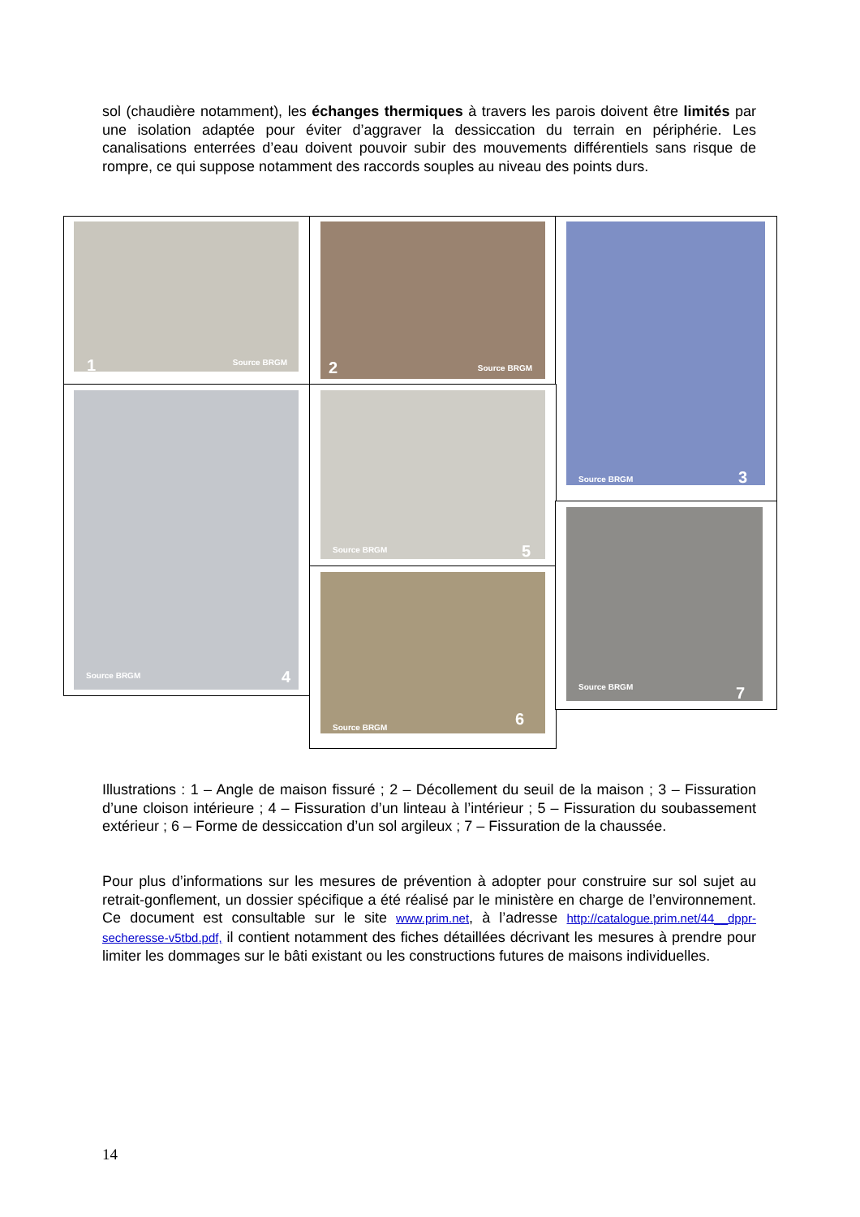sol (chaudière notamment), les échanges thermiques à travers les parois doivent être limités par une isolation adaptée pour éviter d’aggraver la dessiccation du terrain en périphérie. Les canalisations enterrées d’eau doivent pouvoir subir des mouvements différentiels sans risque de rompre, ce qui suppose notamment des raccords souples au niveau des points durs.
1 Source BRGM 2 Source BRGM Source BRGM 3
Source BRGM 4 Source BRGM 5
Source BRGM 6
Source BRGM 7
Illustrations : 1 – Angle de maison fissuré ; 2 – Décollement du seuil de la maison ; 3 – Fissuration d’une cloison intérieure ; 4 – Fissuration d’un linteau à l’intérieur ; 5 – Fissuration du soubassement extérieur ; 6 – Forme de dessiccation d’un sol argileux ; 7 – Fissuration de la chaussée.
Pour plus d’informations sur les mesures de prévention à adopter pour construire sur sol sujet au retrait-gonflement, un dossier spécifique a été réalisé par le ministère en charge de l’environnement. Ce document est consultable sur le site www.prim.net, à l’adresse http://catalogue.prim.net/44__dppr-secheresse-v5tbd.pdf, il contient notamment des fiches détaillées décrivant les mesures à prendre pour limiter les dommages sur le bâti existant ou les constructions futures de maisons individuelles.
14